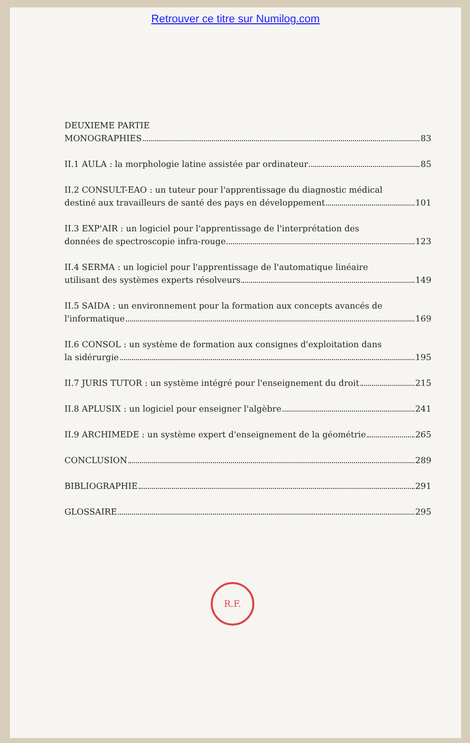Retrouver ce titre sur Numilog.com
DEUXIEME PARTIE
MONOGRAPHIES 83
II.1 AULA : la morphologie latine assistée par ordinateur 85
II.2 CONSULT-EAO : un tuteur pour l'apprentissage du diagnostic médical
destiné aux travailleurs de santé des pays en développement 101
II.3 EXP'AIR : un logiciel pour l'apprentissage de l'interprétation des
données de spectroscopie infra-rouge 123
II.4 SERMA : un logiciel pour l'apprentissage de l'automatique linéaire
utilisant des systèmes experts résolveurs 149
II.5 SAIDA : un environnement pour la formation aux concepts avancés de
l'informatique 169
II.6 CONSOL : un système de formation aux consignes d'exploitation dans
la sidérurgie 195
II.7 JURIS TUTOR : un système intégré pour l'enseignement du droit 215
II.8 APLUSIX : un logiciel pour enseigner l'algèbre 241
II.9 ARCHIMEDE : un système expert d'enseignement de la géométrie 265
CONCLUSION 289
BIBLIOGRAPHIE 291
GLOSSAIRE 295
R.F.